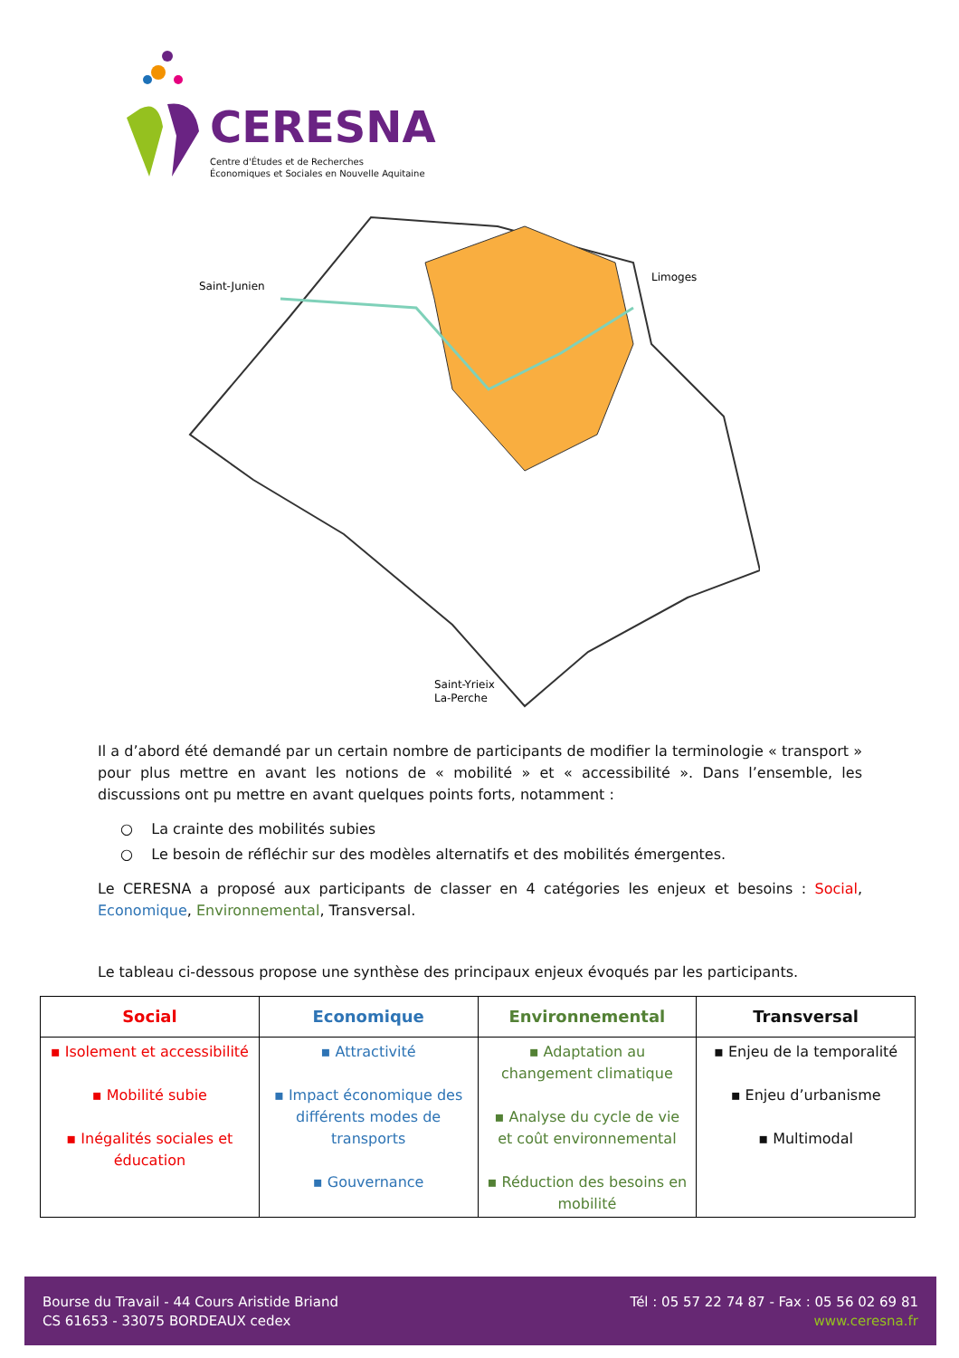CERESNA
Centre d'Études et de Recherches
Économiques et Sociales en Nouvelle Aquitaine
Saint-Junien
Limoges
Saint-Yrieix
La-Perche
Il a d’abord été demandé par un certain nombre de participants de modifier la terminologie « transport » pour plus mettre en avant les notions de « mobilité » et « accessibilité ». Dans l’ensemble, les discussions ont pu mettre en avant quelques points forts, notamment :
○ La crainte des mobilités subies
○ Le besoin de réfléchir sur des modèles alternatifs et des mobilités émergentes.
Le CERESNA a proposé aux participants de classer en 4 catégories les enjeux et besoins : Social, Economique, Environnemental, Transversal.
Le tableau ci-dessous propose une synthèse des principaux enjeux évoqués par les participants.
| Social | Economique | Environnemental | Transversal |
| --- | --- | --- | --- |
| ▪ Isolement et accessibilité ▪ Mobilité subie ▪ Inégalités sociales et éducation | ▪ Attractivité ▪ Impact économique des différents modes de transports ▪ Gouvernance | ▪ Adaptation au changement climatique ▪ Analyse du cycle de vie et coût environnemental ▪ Réduction des besoins en mobilité | ▪ Enjeu de la temporalité ▪ Enjeu d’urbanisme ▪ Multimodal |
Bourse du Travail - 44 Cours Aristide Briand
CS 61653 - 33075 BORDEAUX cedex
Tél : 05 57 22 74 87 - Fax : 05 56 02 69 81
www.ceresna.fr